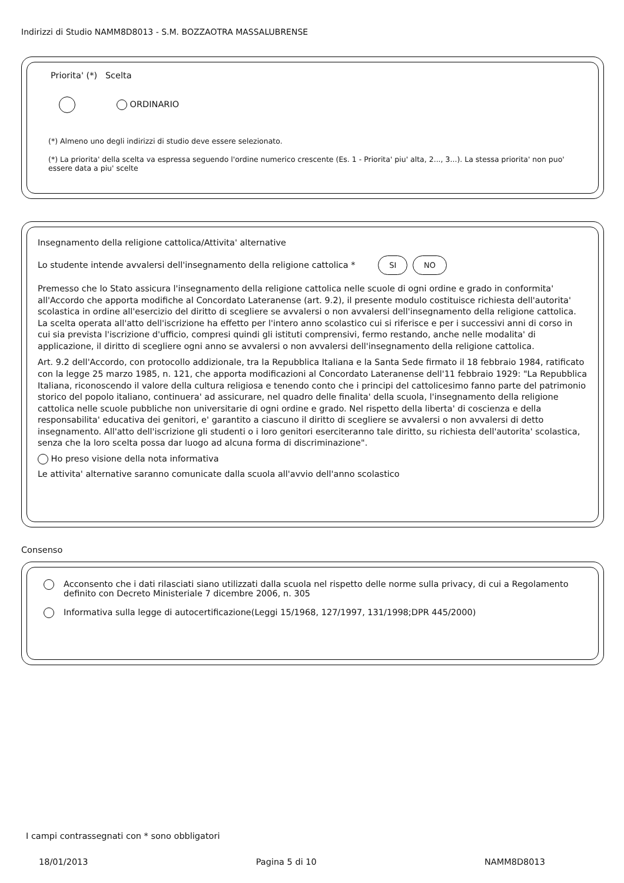Indirizzi di Studio NAMM8D8013 - S.M. BOZZAOTRA MASSALUBRENSE
Priorita' (*) Scelta
ORDINARIO
(*) Almeno uno degli indirizzi di studio deve essere selezionato.
(*) La priorita' della scelta va espressa seguendo l'ordine numerico crescente (Es. 1 - Priorita' piu' alta, 2..., 3...). La stessa priorita' non puo' essere data a piu' scelte
Insegnamento della religione cattolica/Attivita' alternative
Lo studente intende avvalersi dell'insegnamento della religione cattolica * SI NO
Premesso che lo Stato assicura l'insegnamento della religione cattolica nelle scuole di ogni ordine e grado in conformita' all'Accordo che apporta modifiche al Concordato Lateranense (art. 9.2), il presente modulo costituisce richiesta dell'autorita' scolastica in ordine all'esercizio del diritto di scegliere se avvalersi o non avvalersi dell'insegnamento della religione cattolica. La scelta operata all'atto dell'iscrizione ha effetto per l'intero anno scolastico cui si riferisce e per i successivi anni di corso in cui sia prevista l'iscrizione d'ufficio, compresi quindi gli istituti comprensivi, fermo restando, anche nelle modalita' di applicazione, il diritto di scegliere ogni anno se avvalersi o non avvalersi dell'insegnamento della religione cattolica.
Art. 9.2 dell'Accordo, con protocollo addizionale, tra la Repubblica Italiana e la Santa Sede firmato il 18 febbraio 1984, ratificato con la legge 25 marzo 1985, n. 121, che apporta modificazioni al Concordato Lateranense dell'11 febbraio 1929: "La Repubblica Italiana, riconoscendo il valore della cultura religiosa e tenendo conto che i principi del cattolicesimo fanno parte del patrimonio storico del popolo italiano, continuera' ad assicurare, nel quadro delle finalita' della scuola, l'insegnamento della religione cattolica nelle scuole pubbliche non universitarie di ogni ordine e grado. Nel rispetto della liberta' di coscienza e della responsabilita' educativa dei genitori, e' garantito a ciascuno il diritto di scegliere se avvalersi o non avvalersi di detto insegnamento. All'atto dell'iscrizione gli studenti o i loro genitori eserciteranno tale diritto, su richiesta dell'autorita' scolastica, senza che la loro scelta possa dar luogo ad alcuna forma di discriminazione".
Ho preso visione della nota informativa
Le attivita' alternative saranno comunicate dalla scuola all'avvio dell'anno scolastico
Consenso
Acconsento che i dati rilasciati siano utilizzati dalla scuola nel rispetto delle norme sulla privacy, di cui a Regolamento definito con Decreto Ministeriale 7 dicembre 2006, n. 305
Informativa sulla legge di autocertificazione(Leggi 15/1968, 127/1997, 131/1998;DPR 445/2000)
I campi contrassegnati con * sono obbligatori
18/01/2013 Pagina 5 di 10 NAMM8D8013